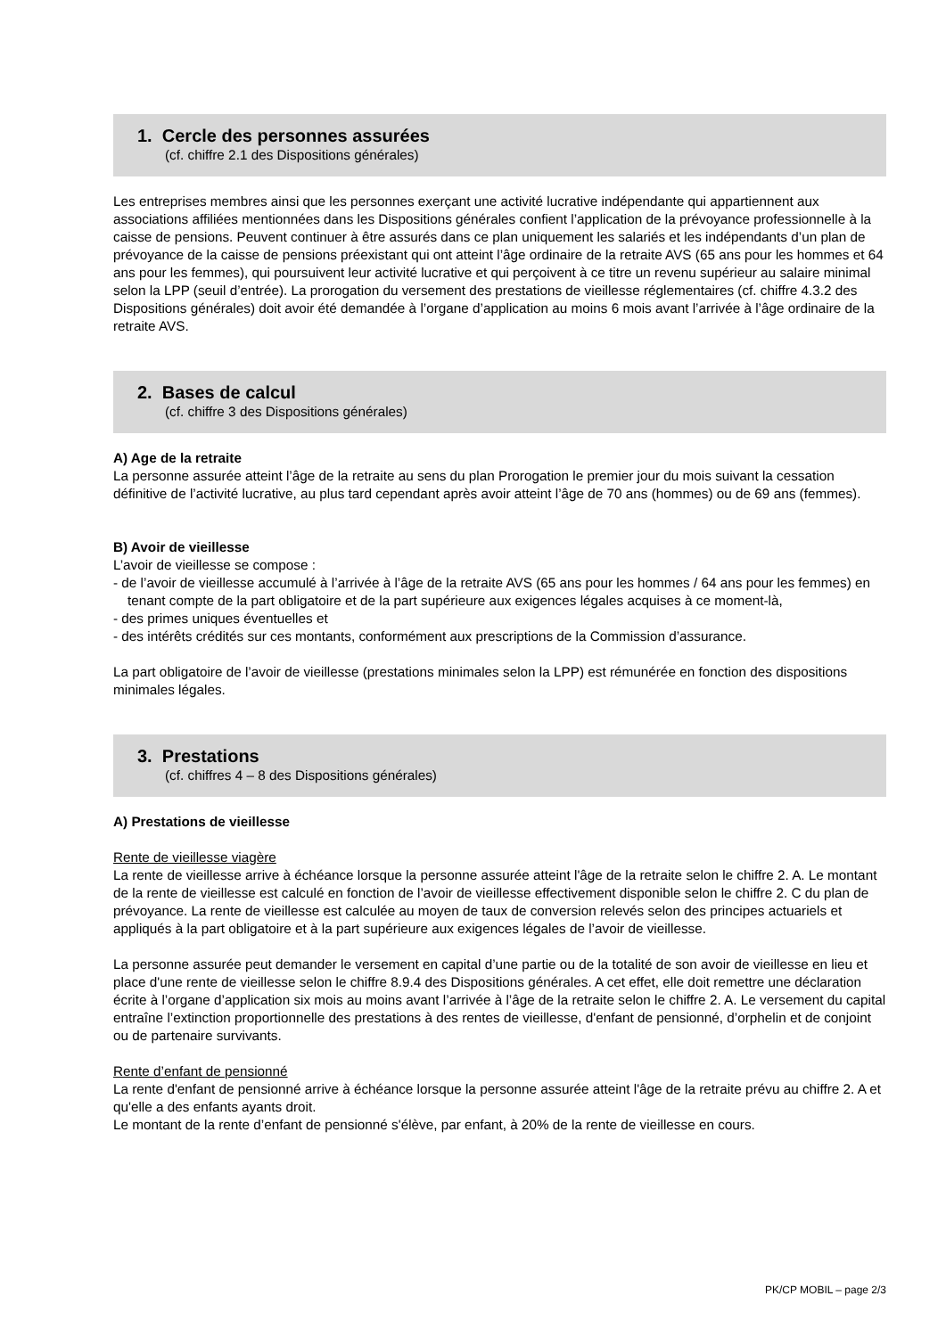1. Cercle des personnes assurées
(cf. chiffre 2.1 des Dispositions générales)
Les entreprises membres ainsi que les personnes exerçant une activité lucrative indépendante qui appartiennent aux associations affiliées mentionnées dans les Dispositions générales confient l’application de la prévoyance professionnelle à la caisse de pensions. Peuvent continuer à être assurés dans ce plan uniquement les salariés et les indépendants d’un plan de prévoyance de la caisse de pensions préexistant qui ont atteint l’âge ordinaire de la retraite AVS (65 ans pour les hommes et 64 ans pour les femmes), qui poursuivent leur activité lucrative et qui perçoivent à ce titre un revenu supérieur au salaire minimal selon la LPP (seuil d’entrée). La prorogation du versement des prestations de vieillesse réglementaires (cf. chiffre 4.3.2 des Dispositions générales) doit avoir été demandée à l’organe d’application au moins 6 mois avant l’arrivée à l’âge ordinaire de la retraite AVS.
2. Bases de calcul
(cf. chiffre 3 des Dispositions générales)
A) Age de la retraite
La personne assurée atteint l’âge de la retraite au sens du plan Prorogation le premier jour du mois suivant la cessation définitive de l’activité lucrative, au plus tard cependant après avoir atteint l’âge de 70 ans (hommes) ou de 69 ans (femmes).
B) Avoir de vieillesse
L’avoir de vieillesse se compose :
- de l’avoir de vieillesse accumulé à l’arrivée à l’âge de la retraite AVS (65 ans pour les hommes / 64 ans pour les femmes) en tenant compte de la part obligatoire et de la part supérieure aux exigences légales acquises à ce moment-là,
- des primes uniques éventuelles et
- des intérêts crédités sur ces montants, conformément aux prescriptions de la Commission d’assurance.
La part obligatoire de l’avoir de vieillesse (prestations minimales selon la LPP) est rémunérée en fonction des dispositions minimales légales.
3. Prestations
(cf. chiffres 4 – 8 des Dispositions générales)
A) Prestations de vieillesse
Rente de vieillesse viagère
La rente de vieillesse arrive à échéance lorsque la personne assurée atteint l'âge de la retraite selon le chiffre 2. A. Le montant de la rente de vieillesse est calculé en fonction de l’avoir de vieillesse effectivement disponible selon le chiffre 2. C du plan de prévoyance. La rente de vieillesse est calculée au moyen de taux de conversion relevés selon des principes actuariels et appliqués à la part obligatoire et à la part supérieure aux exigences légales de l’avoir de vieillesse.
La personne assurée peut demander le versement en capital d’une partie ou de la totalité de son avoir de vieillesse en lieu et place d'une rente de vieillesse selon le chiffre 8.9.4 des Dispositions générales. A cet effet, elle doit remettre une déclaration écrite à l’organe d’application six mois au moins avant l’arrivée à l’âge de la retraite selon le chiffre 2. A. Le versement du capital entraîne l’extinction proportionnelle des prestations à des rentes de vieillesse, d'enfant de pensionné, d’orphelin et de conjoint ou de partenaire survivants.
Rente d’enfant de pensionné
La rente d'enfant de pensionné arrive à échéance lorsque la personne assurée atteint l'âge de la retraite prévu au chiffre 2. A et qu'elle a des enfants ayants droit.
Le montant de la rente d’enfant de pensionné s'élève, par enfant, à 20% de la rente de vieillesse en cours.
PK/CP MOBIL – page 2/3